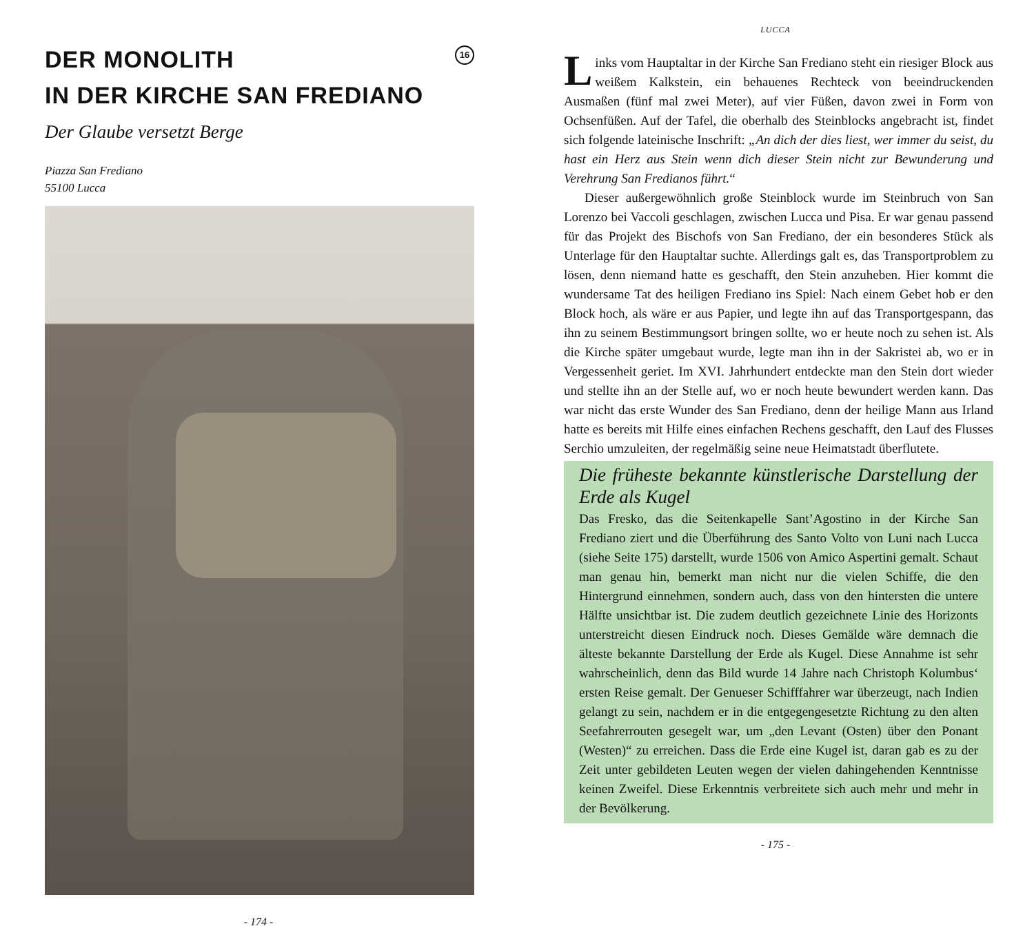DER MONOLITH
IN DER KIRCHE SAN FREDIANO
16
Der Glaube versetzt Berge
Piazza San Frediano
55100 Lucca
- 174 -
LUCCA
Links vom Hauptaltar in der Kirche San Frediano steht ein riesiger Block aus weißem Kalkstein, ein behauenes Rechteck von beeindruckenden Ausmaßen (fünf mal zwei Meter), auf vier Füßen, davon zwei in Form von Ochsenfüßen. Auf der Tafel, die oberhalb des Steinblocks angebracht ist, findet sich folgende lateinische Inschrift: „An dich der dies liest, wer immer du seist, du hast ein Herz aus Stein wenn dich dieser Stein nicht zur Bewunderung und Verehrung San Fredianos führt.“
Dieser außergewöhnlich große Steinblock wurde im Steinbruch von San Lorenzo bei Vaccoli geschlagen, zwischen Lucca und Pisa. Er war genau passend für das Projekt des Bischofs von San Frediano, der ein besonderes Stück als Unterlage für den Hauptaltar suchte. Allerdings galt es, das Transportproblem zu lösen, denn niemand hatte es geschafft, den Stein anzuheben. Hier kommt die wundersame Tat des heiligen Frediano ins Spiel: Nach einem Gebet hob er den Block hoch, als wäre er aus Papier, und legte ihn auf das Transportgespann, das ihn zu seinem Bestimmungsort bringen sollte, wo er heute noch zu sehen ist. Als die Kirche später umgebaut wurde, legte man ihn in der Sakristei ab, wo er in Vergessenheit geriet. Im XVI. Jahrhundert entdeckte man den Stein dort wieder und stellte ihn an der Stelle auf, wo er noch heute bewundert werden kann. Das war nicht das erste Wunder des San Frediano, denn der heilige Mann aus Irland hatte es bereits mit Hilfe eines einfachen Rechens geschafft, den Lauf des Flusses Serchio umzuleiten, der regelmäßig seine neue Heimatstadt überflutete.
Die früheste bekannte künstlerische Darstellung der Erde als Kugel
Das Fresko, das die Seitenkapelle Sant’Agostino in der Kirche San Frediano ziert und die Überführung des Santo Volto von Luni nach Lucca (siehe Seite 175) darstellt, wurde 1506 von Amico Aspertini gemalt. Schaut man genau hin, bemerkt man nicht nur die vielen Schiffe, die den Hintergrund einnehmen, sondern auch, dass von den hintersten die untere Hälfte unsichtbar ist. Die zudem deutlich gezeichnete Linie des Horizonts unterstreicht diesen Eindruck noch. Dieses Gemälde wäre demnach die älteste bekannte Darstellung der Erde als Kugel. Diese Annahme ist sehr wahrscheinlich, denn das Bild wurde 14 Jahre nach Christoph Kolumbus‘ ersten Reise gemalt. Der Genueser Schifffahrer war überzeugt, nach Indien gelangt zu sein, nachdem er in die entgegengesetzte Richtung zu den alten Seefahrerrouten gesegelt war, um „den Levant (Osten) über den Ponant (Westen)“ zu erreichen. Dass die Erde eine Kugel ist, daran gab es zu der Zeit unter gebildeten Leuten wegen der vielen dahingehenden Kenntnisse keinen Zweifel. Diese Erkenntnis verbreitete sich auch mehr und mehr in der Bevölkerung.
- 175 -